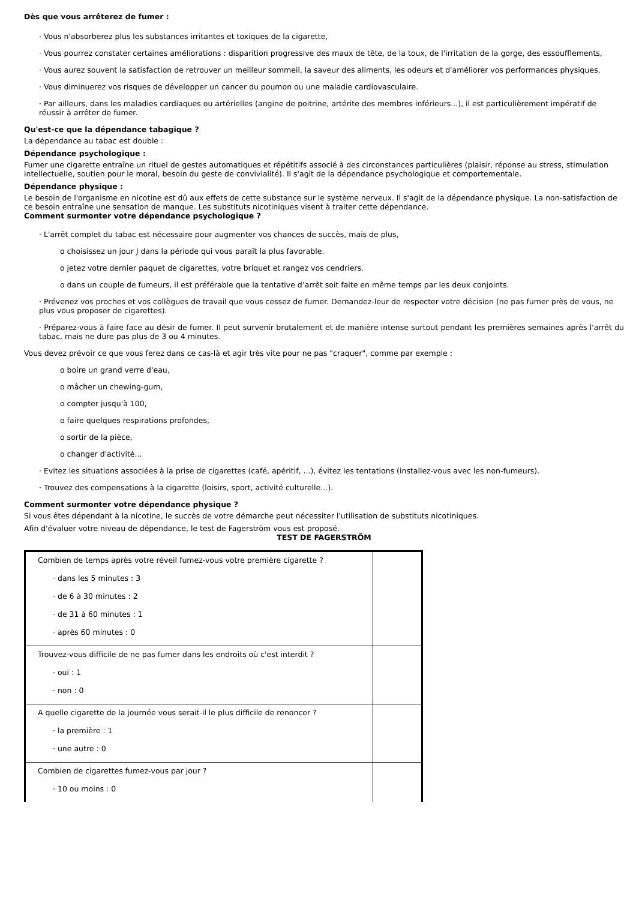Dès que vous arrêterez de fumer :
· Vous n'absorberez plus les substances irritantes et toxiques de la cigarette,
· Vous pourrez constater certaines améliorations : disparition progressive des maux de tête, de la toux, de l'irritation de la gorge, des essoufflements,
· Vous aurez souvent la satisfaction de retrouver un meilleur sommeil, la saveur des aliments, les odeurs et d'améliorer vos performances physiques,
· Vous diminuerez vos risques de développer un cancer du poumon ou une maladie cardiovasculaire.
· Par ailleurs, dans les maladies cardiaques ou artérielles (angine de poitrine, artérite des membres inférieurs...), il est particulièrement impératif de réussir à arrêter de fumer.
Qu'est-ce que la dépendance tabagique ?
La dépendance au tabac est double :
Dépendance psychologique :
Fumer une cigarette entraîne un rituel de gestes automatiques et répétitifs associé à des circonstances particulières (plaisir, réponse au stress, stimulation intellectuelle, soutien pour le moral, besoin du geste de convivialité). Il s'agit de la dépendance psychologique et comportementale.
Dépendance physique :
Le besoin de l'organisme en nicotine est dû aux effets de cette substance sur le système nerveux. Il s'agit de la dépendance physique. La non-satisfaction de ce besoin entraîne une sensation de manque. Les substituts nicotiniques visent à traiter cette dépendance.
Comment surmonter votre dépendance psychologique ?
· L'arrêt complet du tabac est nécessaire pour augmenter vos chances de succès, mais de plus,
o choisissez un jour J dans la période qui vous paraît la plus favorable.
o jetez votre dernier paquet de cigarettes, votre briquet et rangez vos cendriers.
o dans un couple de fumeurs, il est préférable que la tentative d’arrêt soit faite en même temps par les deux conjoints.
· Prévenez vos proches et vos collègues de travail que vous cessez de fumer. Demandez-leur de respecter votre décision (ne pas fumer près de vous, ne plus vous proposer de cigarettes).
· Préparez-vous à faire face au désir de fumer. Il peut survenir brutalement et de manière intense surtout pendant les premières semaines après l'arrêt du tabac, mais ne dure pas plus de 3 ou 4 minutes.
Vous devez prévoir ce que vous ferez dans ce cas-là et agir très vite pour ne pas "craquer", comme par exemple :
o boire un grand verre d'eau,
o mâcher un chewing-gum,
o compter jusqu'à 100,
o faire quelques respirations profondes,
o sortir de la pièce,
o changer d'activité...
· Evitez les situations associées à la prise de cigarettes (café, apéritif, ...), évitez les tentations (installez-vous avec les non-fumeurs).
· Trouvez des compensations à la cigarette (loisirs, sport, activité culturelle...).
Comment surmonter votre dépendance physique ?
Si vous êtes dépendant à la nicotine, le succès de votre démarche peut nécessiter l'utilisation de substituts nicotiniques.
Afin d'évaluer votre niveau de dépendance, le test de Fagerström vous est proposé.
TEST DE FAGERSTRÖM
| Combien de temps après votre réveil fumez-vous votre première cigarette ? · dans les 5 minutes : 3 · de 6 à 30 minutes : 2 · de 31 à 60 minutes : 1 · après 60 minutes : 0 | |
| Trouvez-vous difficile de ne pas fumer dans les endroits où c'est interdit ? · oui : 1 · non : 0 | |
| A quelle cigarette de la journée vous serait-il le plus difficile de renoncer ? · la première : 1 · une autre : 0 | |
| Combien de cigarettes fumez-vous par jour ? · 10 ou moins : 0 | |